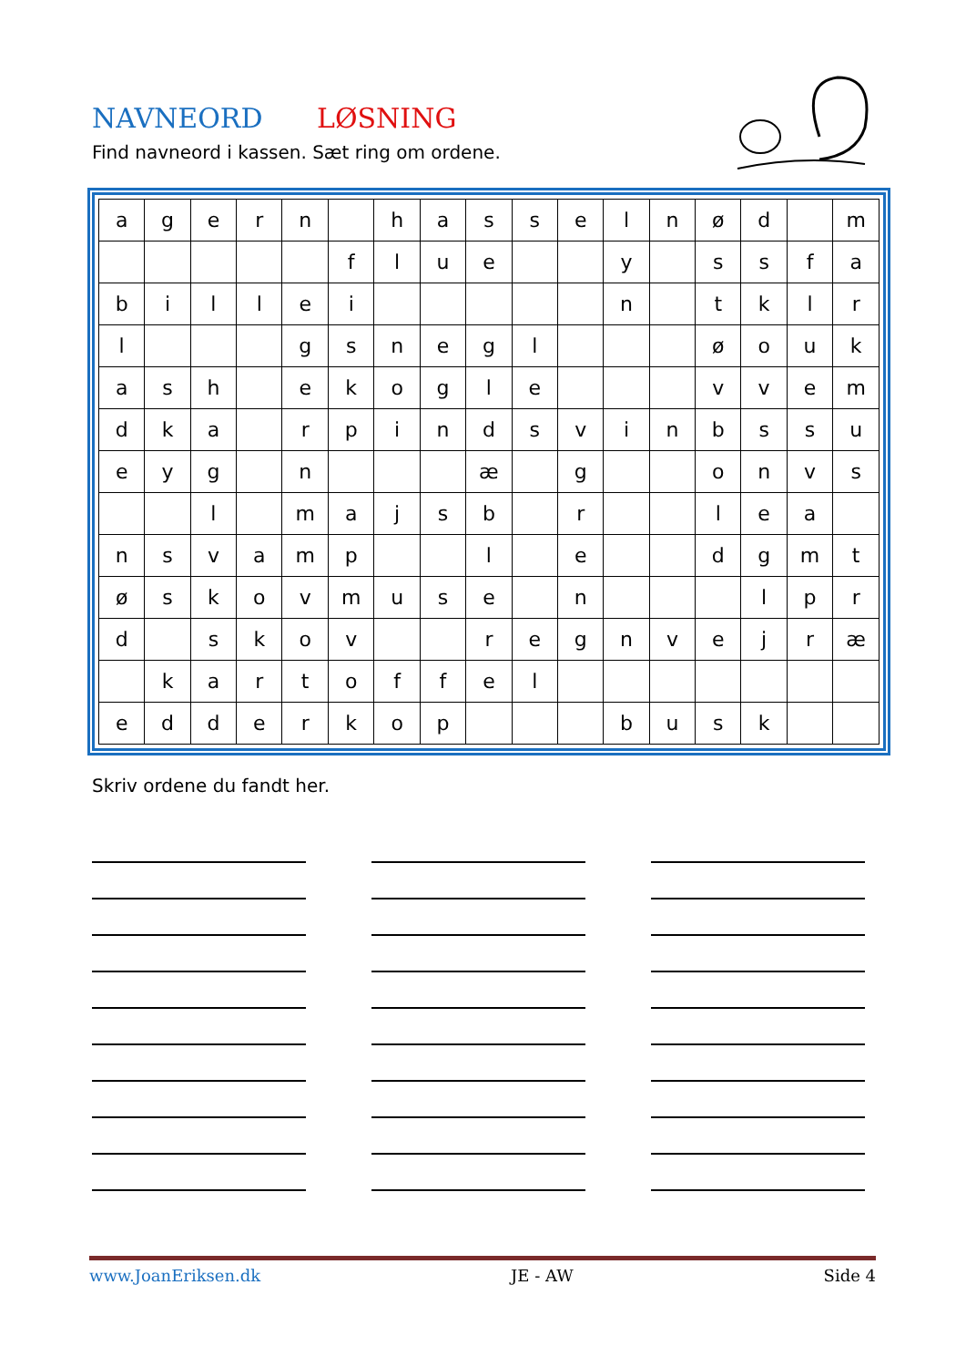NAVNEORD LØSNING
Find navneord i kassen. Sæt ring om ordene.
| a | g | e | r | n | | h | a | s | s | e | l | n | ø | d | | m |
| | | | | | f | l | u | e | | | y | | s | s | f | a |
| b | i | l | l | e | i | | | | | | n | | t | k | l | r |
| l | | | | g | s | n | e | g | l | | | | ø | o | u | k |
| a | s | h | | e | k | o | g | l | e | | | | v | v | e | m |
| d | k | a | | r | p | i | n | d | s | v | i | n | b | s | s | u |
| e | y | g | | n | | | | æ | | g | | | o | n | v | s |
| | | l | | m | a | j | s | b | | r | | | l | e | a | |
| n | s | v | a | m | p | | | l | | e | | | d | g | m | t |
| ø | s | k | o | v | m | u | s | e | | n | | | | l | p | r |
| d | | s | k | o | v | | | r | e | g | n | v | e | j | r | æ |
| | k | a | r | t | o | f | f | e | l | | | | | | | |
| e | d | d | e | r | k | o | p | | | | b | u | s | k | | |
Skriv ordene du fandt her.
www.JoanEriksen.dk JE - AW Side 4